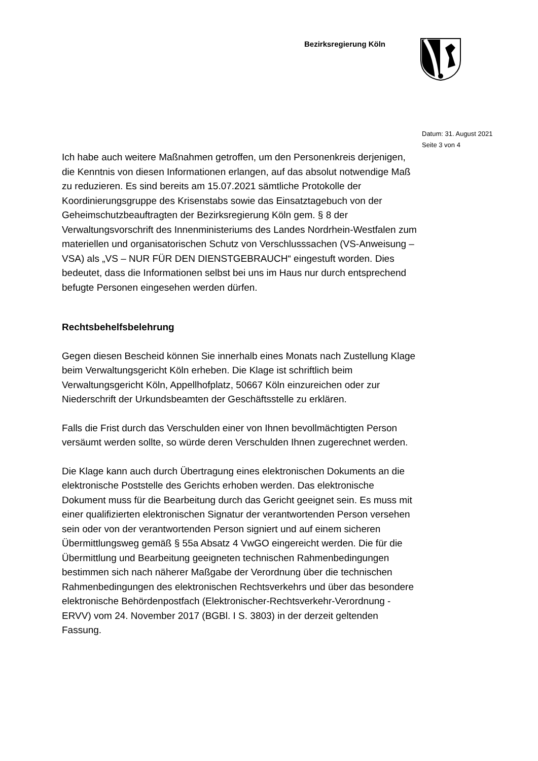Bezirksregierung Köln
Datum: 31. August 2021
Seite 3 von 4
Ich habe auch weitere Maßnahmen getroffen, um den Personenkreis derjenigen, die Kenntnis von diesen Informationen erlangen, auf das absolut notwendige Maß zu reduzieren. Es sind bereits am 15.07.2021 sämtliche Protokolle der Koordinierungsgruppe des Krisenstabs sowie das Einsatztagebuch von der Geheimschutzbeauftragten der Bezirksregierung Köln gem. § 8 der Verwaltungsvorschrift des Innenministeriums des Landes Nordrhein-Westfalen zum materiellen und organisatorischen Schutz von Verschlusssachen (VS-Anweisung – VSA) als „VS – NUR FÜR DEN DIENSTGEBRAUCH“ eingestuft worden. Dies bedeutet, dass die Informationen selbst bei uns im Haus nur durch entsprechend befugte Personen eingesehen werden dürfen.
Rechtsbehelfsbelehrung
Gegen diesen Bescheid können Sie innerhalb eines Monats nach Zustellung Klage beim Verwaltungsgericht Köln erheben. Die Klage ist schriftlich beim Verwaltungsgericht Köln, Appellhofplatz, 50667 Köln einzureichen oder zur Niederschrift der Urkundsbeamten der Geschäftsstelle zu erklären.
Falls die Frist durch das Verschulden einer von Ihnen bevollmächtigten Person versäumt werden sollte, so würde deren Verschulden Ihnen zugerechnet werden.
Die Klage kann auch durch Übertragung eines elektronischen Dokuments an die elektronische Poststelle des Gerichts erhoben werden. Das elektronische Dokument muss für die Bearbeitung durch das Gericht geeignet sein. Es muss mit einer qualifizierten elektronischen Signatur der verantwortenden Person versehen sein oder von der verantwortenden Person signiert und auf einem sicheren Übermittlungsweg gemäß § 55a Absatz 4 VwGO eingereicht werden. Die für die Übermittlung und Bearbeitung geeigneten technischen Rahmenbedingungen bestimmen sich nach näherer Maßgabe der Verordnung über die technischen Rahmenbedingungen des elektronischen Rechtsverkehrs und über das besondere elektronische Behördenpostfach (Elektronischer-Rechtsverkehr-Verordnung - ERVV) vom 24. November 2017 (BGBl. I S. 3803) in der derzeit geltenden Fassung.